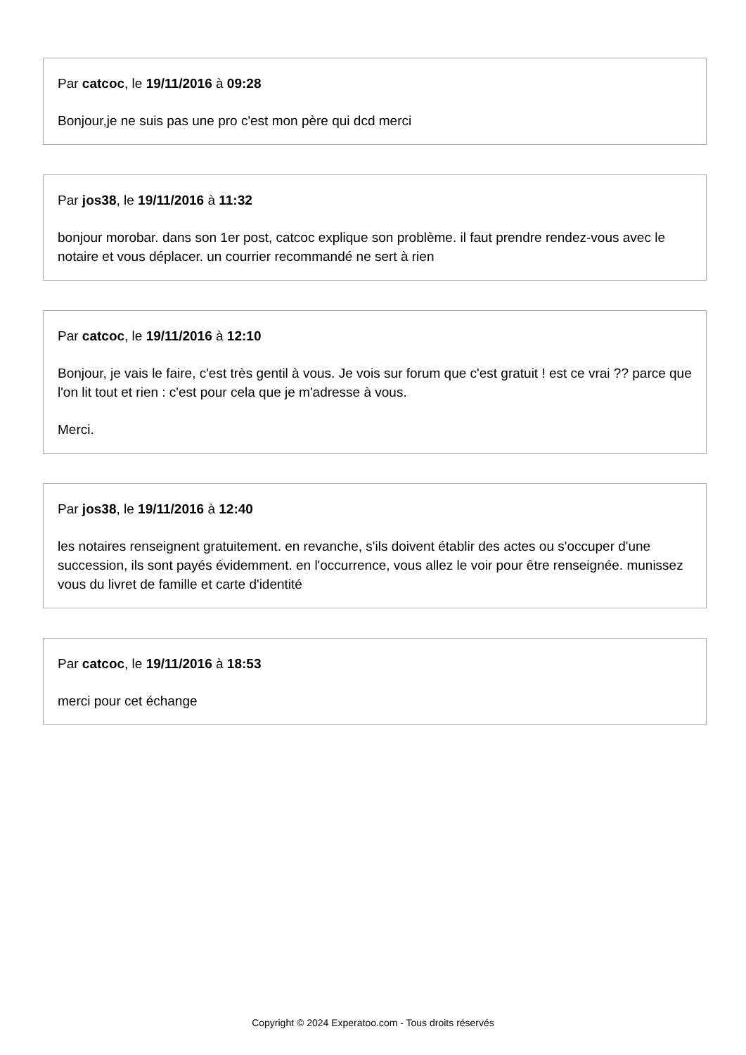Par catcoc, le 19/11/2016 à 09:28
Bonjour,je ne suis pas une pro c'est mon père qui dcd merci
Par jos38, le 19/11/2016 à 11:32
bonjour morobar. dans son 1er post, catcoc explique son problème. il faut prendre rendez-vous avec le notaire et vous déplacer. un courrier recommandé ne sert à rien
Par catcoc, le 19/11/2016 à 12:10
Bonjour, je vais le faire, c'est très gentil à vous. Je vois sur forum que c'est gratuit ! est ce vrai ?? parce que l'on lit tout et rien : c'est pour cela que je m'adresse à vous.
Merci.
Par jos38, le 19/11/2016 à 12:40
les notaires renseignent gratuitement. en revanche, s'ils doivent établir des actes ou s'occuper d'une succession, ils sont payés évidemment. en l'occurrence, vous allez le voir pour être renseignée. munissez vous du livret de famille et carte d'identité
Par catcoc, le 19/11/2016 à 18:53
merci pour cet échange
Copyright © 2024 Experatoo.com - Tous droits réservés